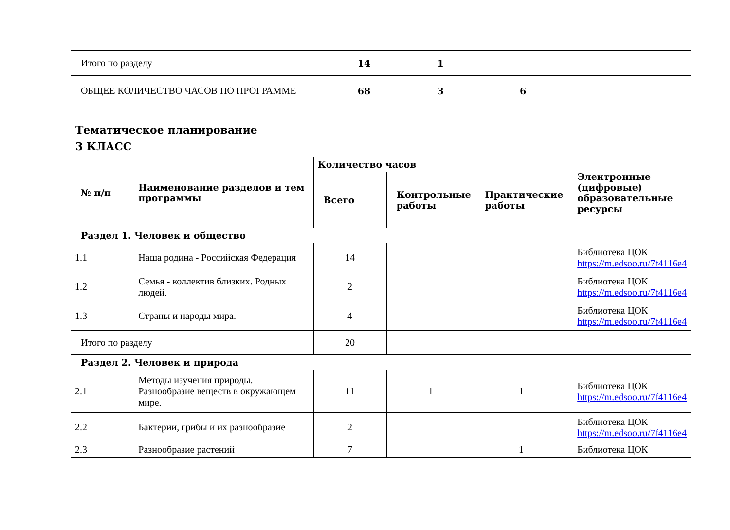| Итого по разделу | 14 | 1 | | |
| ОБЩЕЕ КОЛИЧЕСТВО ЧАСОВ ПО ПРОГРАММЕ | 68 | 3 | 6 | |
Тематическое планирование
3 КЛАСС
| № п/п | Наименование разделов и тем программы | Количество часов | | | Электронные (цифровые) образовательные ресурсы |
| --- | --- | --- | --- | --- | --- |
| | | Всего | Контрольные работы | Практические работы | |
| Раздел 1. Человек и общество | | | | | |
| 1.1 | Наша родина - Российская Федерация | 14 | | | Библиотека ЦОК https://m.edsoo.ru/7f4116e4 |
| 1.2 | Семья - коллектив близких. Родных людей. | 2 | | | Библиотека ЦОК https://m.edsoo.ru/7f4116e4 |
| 1.3 | Страны и народы мира. | 4 | | | Библиотека ЦОК https://m.edsoo.ru/7f4116e4 |
| Итого по разделу | | 20 | | | |
| Раздел 2. Человек и природа | | | | | |
| 2.1 | Методы изучения природы. Разнообразие веществ в окружающем мире. | 11 | 1 | 1 | Библиотека ЦОК https://m.edsoo.ru/7f4116e4 |
| 2.2 | Бактерии, грибы и их разнообразие | 2 | | | Библиотека ЦОК https://m.edsoo.ru/7f4116e4 |
| 2.3 | Разнообразие растений | 7 | | 1 | Библиотека ЦОК |